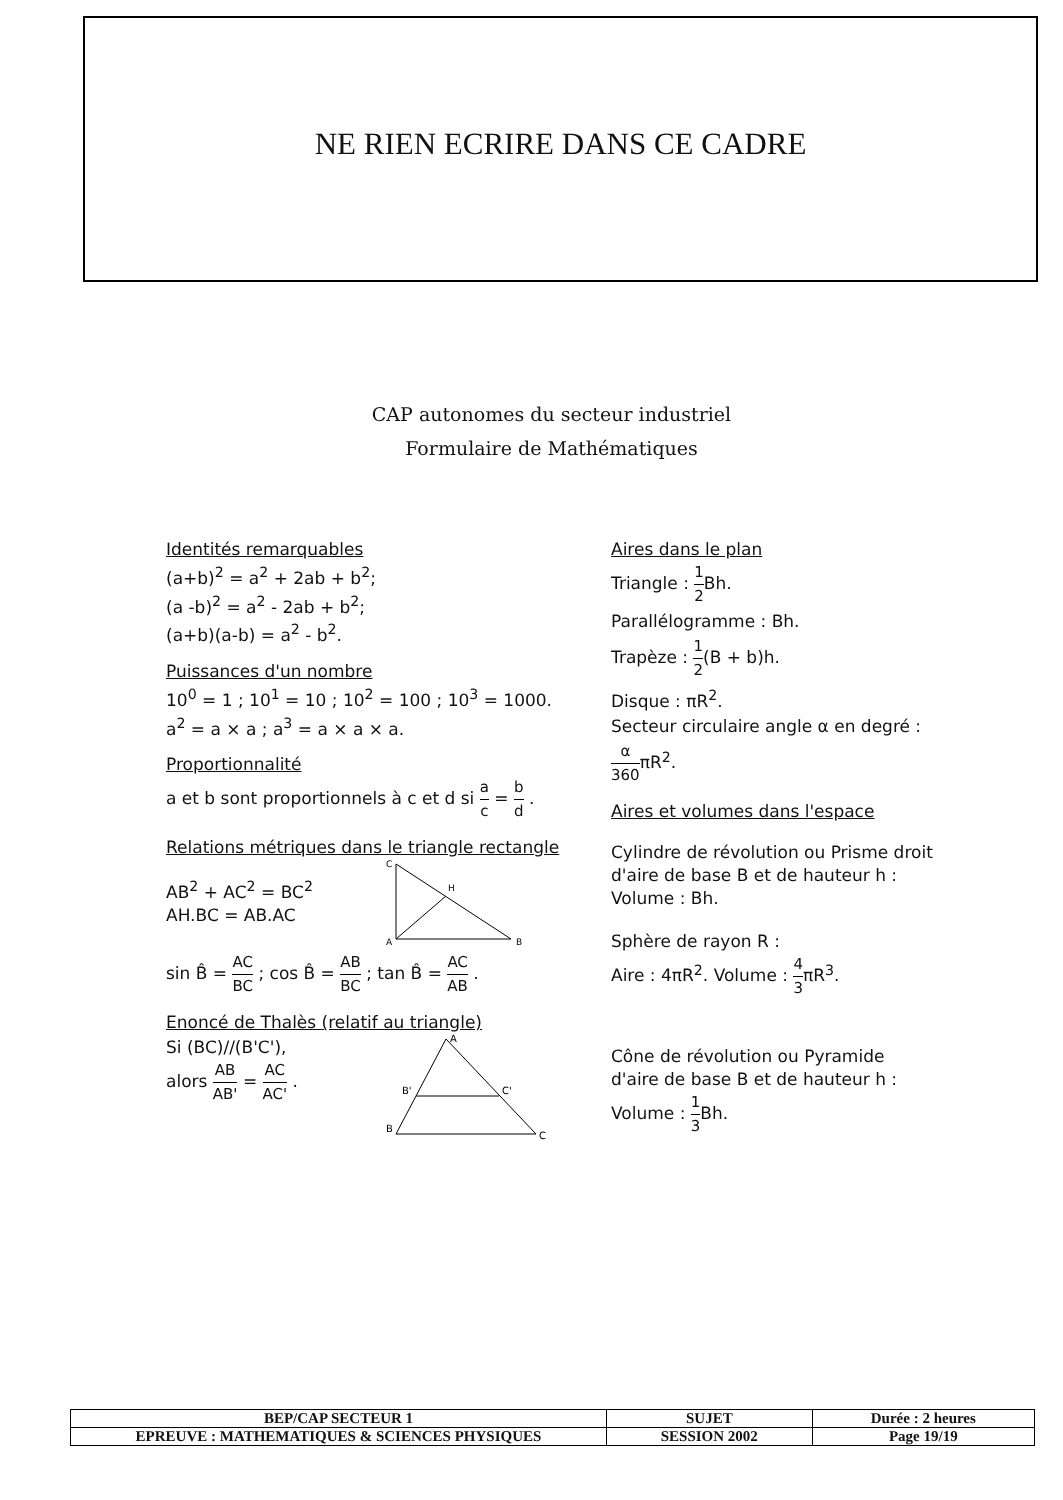NE RIEN ECRIRE DANS CE CADRE
CAP autonomes du secteur industriel
Formulaire de Mathématiques
Identités remarquables
(a+b)<sup>2</sup> = a<sup>2</sup> + 2ab + b<sup>2</sup>;
(a -b)<sup>2</sup> = a<sup>2</sup> - 2ab + b<sup>2</sup>;
(a+b)(a-b) = a<sup>2</sup> - b<sup>2</sup>.
Puissances d'un nombre
10<sup>0</sup> = 1 ; 10<sup>1</sup> = 10 ; 10<sup>2</sup> = 100 ; 10<sup>3</sup> = 1000.
a<sup>2</sup> = a × a ; a<sup>3</sup> = a × a × a.
Proportionnalité
a et b sont proportionnels à c et d si a c = b d .
Relations métriques dans le triangle rectangle
AB<sup>2</sup> + AC<sup>2</sup> = BC<sup>2</sup>
AH.BC = AB.AC
C
H
A
B
sin B̂ = AC BC ; cos B̂ = AB BC ; tan B̂ = AC AB .
Enoncé de Thalès (relatif au triangle)
Si (BC)//(B'C'),
alors AB AB' = AC AC' .
A
B'
C'
B
C
Aires dans le plan
Triangle : 1 2 Bh.
Parallélogramme : Bh.
Trapèze : 1 2(B + b)h.
Disque : πR<sup>2</sup>.
Secteur circulaire angle α en degré :
α 360πR<sup>2</sup>.
Aires et volumes dans l'espace
Cylindre de révolution ou Prisme droit
d'aire de base B et de hauteur h :
Volume : Bh.
Sphère de rayon R :
Aire : 4πR<sup>2</sup>. Volume : 4 3πR<sup>3</sup>.
Cône de révolution ou Pyramide
d'aire de base B et de hauteur h :
Volume : 1 3 Bh.
| BEP/CAP SECTEUR 1 | SUJET | Durée : 2 heures |
| EPREUVE : MATHEMATIQUES & SCIENCES PHYSIQUES | SESSION 2002 | Page 19/19 |